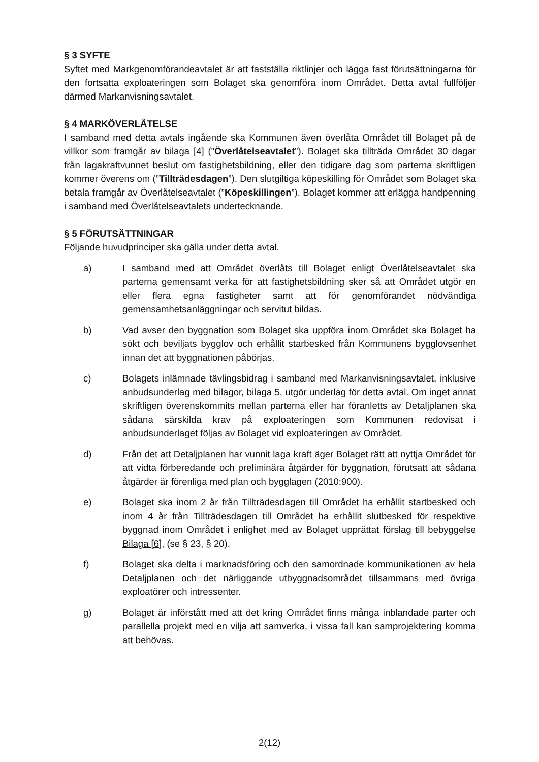§ 3 SYFTE
Syftet med Markgenomförandeavtalet är att fastställa riktlinjer och lägga fast förutsättningarna för den fortsatta exploateringen som Bolaget ska genomföra inom Området. Detta avtal fullföljer därmed Markanvisningsavtalet.
§ 4 MARKÖVERLÅTELSE
I samband med detta avtals ingående ska Kommunen även överlåta Området till Bolaget på de villkor som framgår av bilaga [4] (”Överlåtelseavtalet”). Bolaget ska tillträda Området 30 dagar från lagakraftvunnet beslut om fastighetsbildning, eller den tidigare dag som parterna skriftligen kommer överens om (”Tillträdesdagen”). Den slutgiltiga köpeskilling för Området som Bolaget ska betala framgår av Överlåtelseavtalet (”Köpeskillingen”). Bolaget kommer att erlägga handpenning i samband med Överlåtelseavtalets undertecknande.
§ 5 FÖRUTSÄTTNINGAR
Följande huvudprinciper ska gälla under detta avtal.
a) I samband med att Området överlåts till Bolaget enligt Överlåtelseavtalet ska parterna gemensamt verka för att fastighetsbildning sker så att Området utgör en eller flera egna fastigheter samt att för genomförandet nödvändiga gemensamhetsanläggningar och servitut bildas.
b) Vad avser den byggnation som Bolaget ska uppföra inom Området ska Bolaget ha sökt och beviljats bygglov och erhållit starbesked från Kommunens bygglovsenhet innan det att byggnationen påbörjas.
c) Bolagets inlämnade tävlingsbidrag i samband med Markanvisningsavtalet, inklusive anbudsunderlag med bilagor, bilaga 5, utgör underlag för detta avtal. Om inget annat skriftligen överenskommits mellan parterna eller har föranletts av Detaljplanen ska sådana särskilda krav på exploateringen som Kommunen redovisat i anbudsunderlaget följas av Bolaget vid exploateringen av Området.
d) Från det att Detaljplanen har vunnit laga kraft äger Bolaget rätt att nyttja Området för att vidta förberedande och preliminära åtgärder för byggnation, förutsatt att sådana åtgärder är förenliga med plan och bygglagen (2010:900).
e) Bolaget ska inom 2 år från Tillträdesdagen till Området ha erhållit startbesked och inom 4 år från Tillträdesdagen till Området ha erhållit slutbesked för respektive byggnad inom Området i enlighet med av Bolaget upprättat förslag till bebyggelse Bilaga [6], (se § 23, § 20).
f) Bolaget ska delta i marknadsföring och den samordnade kommunikationen av hela Detaljplanen och det närliggande utbyggnadsområdet tillsammans med övriga exploatörer och intressenter.
g) Bolaget är införstått med att det kring Området finns många inblandade parter och parallella projekt med en vilja att samverka, i vissa fall kan samprojektering komma att behövas.
2(12)